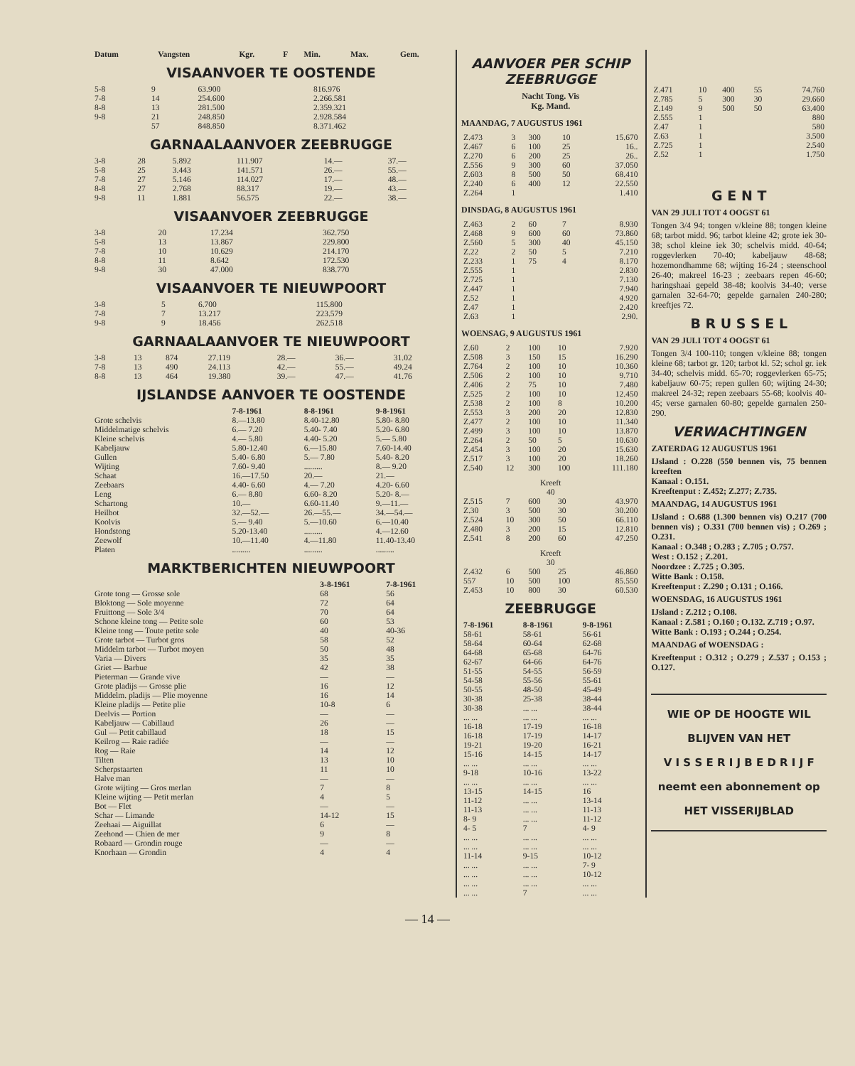| Datum | Vangsten | Kgr. | F | Min. | Max. | Gem. |
| --- | --- | --- | --- | --- | --- | --- |
VISAANVOER TE OOSTENDE
| 5-8 | 9 | 63.900 | 816.976 |
| 7-8 | 14 | 254.600 | 2.266.581 |
| 8-8 | 13 | 281.500 | 2.359.321 |
| 9-8 | 21 | 248.850 | 2.928.584 |
| | 57 | 848.850 | 8.371.462 |
GARNAALAANVOER ZEEBRUGGE
| 3-8 | 28 | 5.892 | 111.907 | 14.— | 37.— |
| 5-8 | 25 | 3.443 | 141.571 | 26.— | 55.— |
| 7-8 | 27 | 5.146 | 114.027 | 17.— | 48.— |
| 8-8 | 27 | 2.768 | 88.317 | 19.— | 43.— |
| 9-8 | 11 | 1.881 | 56.575 | 22.— | 38.— |
VISAANVOER ZEEBRUGGE
| 3-8 | 20 | 17.234 | 362.750 |
| 5-8 | 13 | 13.867 | 229.800 |
| 7-8 | 10 | 10.629 | 214.170 |
| 8-8 | 11 | 8.642 | 172.530 |
| 9-8 | 30 | 47.000 | 838.770 |
VISAANVOER TE NIEUWPOORT
| 3-8 | 5 | 6.700 | 115.800 |
| 7-8 | 7 | 13.217 | 223.579 |
| 9-8 | 9 | 18.456 | 262.518 |
GARNAALAANVOER TE NIEUWPOORT
| 3-8 | 13 | 874 | 27.119 | 28.— | 36.— | 31.02 |
| 7-8 | 13 | 490 | 24.113 | 42.— | 55.— | 49.24 |
| 8-8 | 13 | 464 | 19.380 | 39.— | 47.— | 41.76 |
IJSLANDSE AANVOER TE OOSTENDE
| | 7-8-1961 | 8-8-1961 | 9-8-1961 |
| --- | --- | --- | --- |
| Grote schelvis | 8.—13.80 | 8.40-12.80 | 5.80- 8.80 |
| Middelmatige schelvis | 6.— 7.20 | 5.40- 7.40 | 5.20- 6.80 |
| Kleine schelvis | 4.— 5.80 | 4.40- 5.20 | 5.— 5.80 |
| Kabeljauw | 5.80-12.40 | 6.—15.80 | 7.60-14.40 |
| Gullen | 5.40- 6.80 | 5.— 7.80 | 5.40- 8.20 |
| Wijting | 7.60- 9.40 | ......... | 8.— 9.20 |
| Schaat | 16.—17.50 | 20.— | 21.— |
| Zeebaars | 4.40- 6.60 | 4.— 7.20 | 4.20- 6.60 |
| Leng | 6.— 8.80 | 6.60- 8.20 | 5.20- 8.— |
| Schartong | 10.— | 6.60-11.40 | 9.—11.— |
| Heilbot | 32.—52.— | 26.—55.— | 34.—54.— |
| Koolvis | 5.— 9.40 | 5.—10.60 | 6.—10.40 |
| Hondstong | 5.20-13.40 | ......... | 4.—12.60 |
| Zeewolf | 10.—11.40 | 4.—11.80 | 11.40-13.40 |
| Platen | ......... | ......... | ......... |
MARKTBERICHTEN NIEUWPOORT
| | 3-8-1961 | 7-8-1961 |
| --- | --- | --- |
| Grote tong — Grosse sole | 68 | 56 |
| Bloktong — Sole moyenne | 72 | 64 |
| Fruittong — Sole 3/4 | 70 | 64 |
| Schone kleine tong — Petite sole | 60 | 53 |
| Kleine tong — Toute petite sole | 40 | 40-36 |
| Grote tarbot — Turbot gros | 58 | 52 |
| Middelm tarbot — Turbot moyen | 50 | 48 |
| Varia — Divers | 35 | 35 |
| Griet — Barbue | 42 | 38 |
| Pieterman — Grande vive | — | — |
| Grote pladijs — Grosse plie | 16 | 12 |
| Middelm. pladijs — Plie moyenne | 16 | 14 |
| Kleine pladijs — Petite plie | 10-8 | 6 |
| Deelvis — Portion | — | — |
| Kabeljauw — Cabillaud | 26 | — |
| Gul — Petit cabillaud | 18 | 15 |
| Keilrog — Raie radiée | — | — |
| Rog — Raie | 14 | 12 |
| Tilten | 13 | 10 |
| Scherpstaarten | 11 | 10 |
| Halve man | — | — |
| Grote wijting — Gros merlan | 7 | 8 |
| Kleine wijting — Petit merlan | 4 | 5 |
| Bot — Flet | — | — |
| Schar — Limande | 14-12 | 15 |
| Zeehaai — Aiguillat | 6 | — |
| Zeehond — Chien de mer | 9 | 8 |
| Robaard — Grondin rouge | — | — |
| Knorhaan — Grondin | 4 | 4 |
AANVOER PER SCHIP ZEEBRUGGE
Nacht Tong. Vis
Kg. Mand.
MAANDAG, 7 AUGUSTUS 1961
| Z.473 | 3 | 300 | 10 | 15.670 |
| Z.467 | 6 | 100 | 25 | 16.. |
| Z.270 | 6 | 200 | 25 | 26.. |
| Z.556 | 9 | 300 | 60 | 37.050 |
| Z.603 | 8 | 500 | 50 | 68.410 |
| Z.240 | 6 | 400 | 12 | 22.550 |
| Z.264 | 1 | | | 1.410 |
DINSDAG, 8 AUGUSTUS 1961
| Z.463 | 2 | 60 | 7 | 8.930 |
| Z.468 | 9 | 600 | 60 | 73.860 |
| Z.560 | 5 | 300 | 40 | 45.150 |
| Z.22 | 2 | 50 | 5 | 7.210 |
| Z.233 | 1 | 75 | 4 | 8.170 |
| Z.555 | 1 | | | 2.830 |
| Z.725 | 1 | | | 7.130 |
| Z.447 | 1 | | | 7.940 |
| Z.52 | 1 | | | 4.920 |
| Z.47 | 1 | | | 2.420 |
| Z.63 | 1 | | | 2.90. |
WOENSAG, 9 AUGUSTUS 1961
| Z.60 | 2 | 100 | 10 | 7.920 |
| Z.508 | 3 | 150 | 15 | 16.290 |
| Z.764 | 2 | 100 | 10 | 10.360 |
| Z.506 | 2 | 100 | 10 | 9.710 |
| Z.406 | 2 | 75 | 10 | 7.480 |
| Z.525 | 2 | 100 | 10 | 12.450 |
| Z.538 | 2 | 100 | 8 | 10.200 |
| Z.553 | 3 | 200 | 20 | 12.830 |
| Z.477 | 2 | 100 | 10 | 11.340 |
| Z.499 | 3 | 100 | 10 | 13.870 |
| Z.264 | 2 | 50 | 5 | 10.630 |
| Z.454 | 3 | 100 | 20 | 15.630 |
| Z.517 | 3 | 100 | 20 | 18.260 |
| Z.540 | 12 | 300 | 100 | 111.180 |
| Kreeft 40 | | | | |
| Z.515 | 7 | 600 | 30 | 43.970 |
| Z.30 | 3 | 500 | 30 | 30.200 |
| Z.524 | 10 | 300 | 50 | 66.110 |
| Z.480 | 3 | 200 | 15 | 12.810 |
| Z.541 | 8 | 200 | 60 | 47.250 |
| Kreeft 30 | | | | |
| Z.432 | 6 | 500 | 25 | 46.860 |
| 557 | 10 | 500 | 100 | 85.550 |
| Z.453 | 10 | 800 | 30 | 60.530 |
ZEEBRUGGE
| 7-8-1961 | 8-8-1961 | 9-8-1961 |
| --- | --- | --- |
| 58-61 | 58-61 | 56-61 |
| 58-64 | 60-64 | 62-68 |
| 64-68 | 65-68 | 64-76 |
| 62-67 | 64-66 | 64-76 |
| 51-55 | 54-55 | 56-59 |
| 54-58 | 55-56 | 55-61 |
| 50-55 | 48-50 | 45-49 |
| 30-38 | 25-38 | 38-44 |
| 30-38 | ... ... | 38-44 |
| ... ... | ... ... | ... ... |
| 16-18 | 17-19 | 16-18 |
| 16-18 | 17-19 | 14-17 |
| 19-21 | 19-20 | 16-21 |
| 15-16 | 14-15 | 14-17 |
| ... ... | ... ... | ... ... |
| 9-18 | 10-16 | 13-22 |
| ... ... | ... ... | ... ... |
| 13-15 | 14-15 | 16 |
| 11-12 | ... ... | 13-14 |
| 11-13 | ... ... | 11-13 |
| 8- 9 | ... ... | 11-12 |
| 4- 5 | 7 | 4- 9 |
| ... ... | ... ... | ... ... |
| ... ... | ... ... | ... ... |
| 11-14 | 9-15 | 10-12 |
| ... ... | ... ... | 7- 9 |
| ... ... | ... ... | 10-12 |
| ... ... | ... ... | ... ... |
| ... ... | 7 | ... ... |
| Z.471 | 10 | 400 | 55 | 74.760 |
| Z.785 | 5 | 300 | 30 | 29.660 |
| Z.149 | 9 | 500 | 50 | 63.400 |
| Z.555 | 1 | | | 880 |
| Z.47 | 1 | | | 580 |
| Z.63 | 1 | | | 3.500 |
| Z.725 | 1 | | | 2.540 |
| Z.52 | 1 | | | 1.750 |
G E N T
VAN 29 JULI TOT 4 OOGST 61
Tongen 3/4 94; tongen v/kleine 88; tongen kleine 68; tarbot midd. 96; tarbot kleine 42; grote iek 30-38; schol kleine iek 30; schelvis midd. 40-64; roggevlerken 70-40; kabeljauw 48-68; hozemondhamme 68; wijting 16-24 ; steenschool 26-40; makreel 16-23 ; zeebaars repen 46-60; haringshaai gepeld 38-48; koolvis 34-40; verse garnalen 32-64-70; gepelde garnalen 240-280; kreeftjes 72.
B R U S S E L
VAN 29 JULI TOT 4 OOGST 61
Tongen 3/4 100-110; tongen v/kleine 88; tongen kleine 68; tarbot gr. 120; tarbot kl. 52; schol gr. iek 34-40; schelvis midd. 65-70; roggevlerken 65-75; kabeljauw 60-75; repen gullen 60; wijting 24-30; makreel 24-32; repen zeebaars 55-68; koolvis 40-45; verse garnalen 60-80; gepelde garnalen 250-290.
VERWACHTINGEN
ZATERDAG 12 AUGUSTUS 1961
IJsland : O.228 (550 bennen vis, 75 bennen kreeften
Kanaal : O.151.
Kreeftenput : Z.452; Z.277; Z.735.
MAANDAG, 14 AUGUSTUS 1961
IJsland : O.688 (1.300 bennen vis) O.217 (700 bennen vis) ; O.331 (700 bennen vis) ; O.269 ; O.231.
Kanaal : O.348 ; O.283 ; Z.705 ; O.757.
West : O.152 ; Z.201.
Noordzee : Z.725 ; O.305.
Witte Bank : O.158.
Kreeftenput : Z.290 ; O.131 ; O.166.
WOENSDAG, 16 AUGUSTUS 1961
IJsland : Z.212 ; O.108.
Kanaal : Z.581 ; O.160 ; O.132. Z.719 ; O.97.
Witte Bank : O.193 ; O.244 ; O.254.
MAANDAG of WOENSDAG :
Kreeftenput : O.312 ; O.279 ; Z.537 ; O.153 ; O.127.
WIE OP DE HOOGTE WIL
BLIJVEN VAN HET
V I S S E R I J B E D R I J F
neemt een abonnement op
HET VISSERIJBLAD
— 14 —